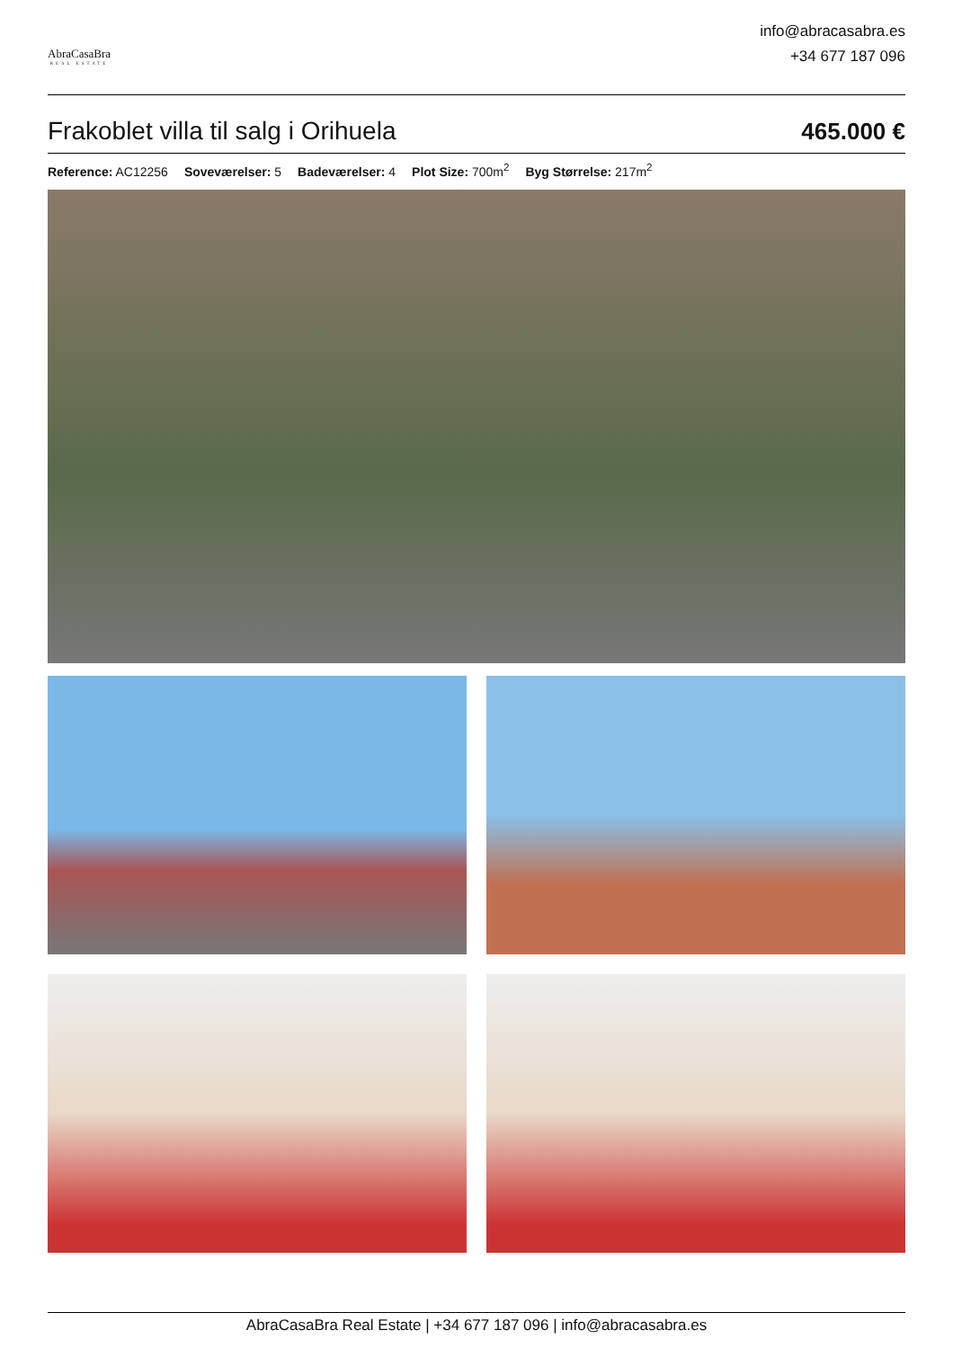AbraCasaBra
REAL ESTATE
info@abracasabra.es
+34 677 187 096
Frakoblet villa til salg i Orihuela
465.000 €
Reference: AC12256 Soveværelser: 5 Badeværelser: 4 Plot Size: 700m<sup>2</sup> Byg Størrelse: 217m<sup>2</sup>
AbraCasaBra Real Estate | +34 677 187 096 | info@abracasabra.es